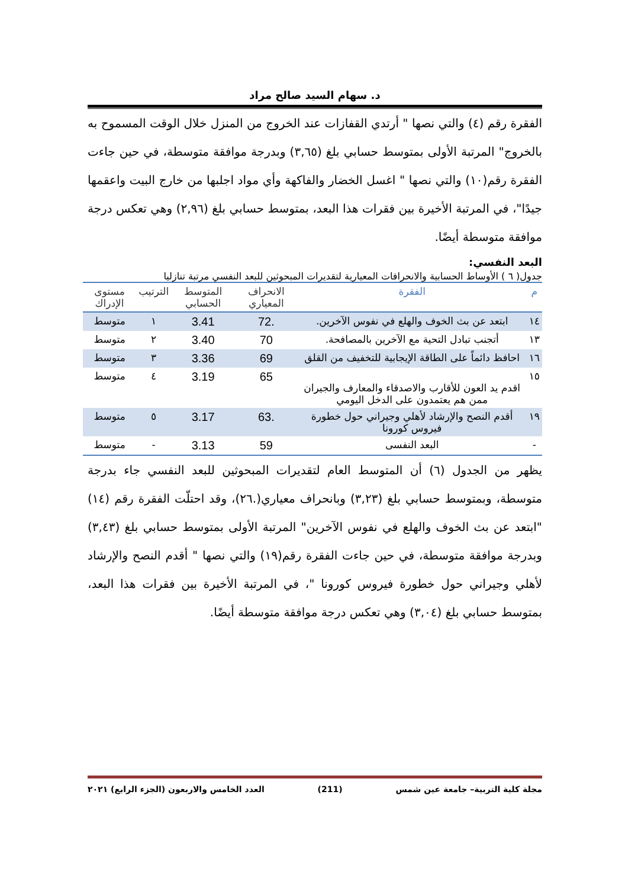د. سهام السيد صالح مراد
الفقرة رقم (٤) والتي نصها " أرتدي القفازات عند الخروج من المنزل خلال الوقت المسموح به بالخروج" المرتبة الأولى بمتوسط حسابي بلغ (٣,٦٥) وبدرجة موافقة متوسطة، في حين جاءت الفقرة رقم(١٠) والتي نصها " اغسل الخضار والفاكهة وأي مواد اجلبها من خارج البيت واعقمها جيدًا"، في المرتبة الأخيرة بين فقرات هذا البعد، بمتوسط حسابي بلغ (٢,٩٦) وهي تعكس درجة موافقة متوسطة أيضًا.
البعد النفسي:
جدول( ٦ ) الأوساط الحسابية والانحرافات المعيارية لتقديرات المبحوثين للبعد النفسي مرتبة تنازليا
| م | الفقرة | الانحراف المعياري | المتوسط الحسابي | الترتيب | مستوى الإدراك |
| --- | --- | --- | --- | --- | --- |
| ١٤ | ابتعد عن بث الخوف والهلع في نفوس الآخرين. | .72 | 3.41 | ١ | متوسط |
| ١٣ | أتجنب تبادل التحية مع الآخرين بالمصافحة. | 70 | 3.40 | ٢ | متوسط |
| ١٦ | احافظ دائماً على الطاقة الإيجابية للتخفيف من القلق | 69 | 3.36 | ٣ | متوسط |
| ١٥ | اقدم يد العون للأقارب والاصدقاء والمعارف والجيران ممن هم يعتمدون على الدخل اليومي | 65 | 3.19 | ٤ | متوسط |
| ١٩ | أقدم النصح والإرشاد لأهلي وجيراني حول خطورة فيروس كورونا | .63 | 3.17 | ٥ | متوسط |
| - | البعد النفسى | 59 | 3.13 | - | متوسط |
يظهر من الجدول (٦) أن المتوسط العام لتقديرات المبحوثين للبعد النفسي جاء بدرجة متوسطة، وبمتوسط حسابي بلغ (٣,٢٣) وبانحراف معياري(.٢٦)، وقد احتلّت الفقرة رقم (١٤) "ابتعد عن بث الخوف والهلع في نفوس الآخرين" المرتبة الأولى بمتوسط حسابي بلغ (٣,٤٣) وبدرجة موافقة متوسطة، في حين جاءت الفقرة رقم(١٩) والتي نصها " أقدم النصح والإرشاد لأهلي وجيراني حول خطورة فيروس كورونا "، في المرتبة الأخيرة بين فقرات هذا البعد، بمتوسط حسابي بلغ (٣,٠٤) وهي تعكس درجة موافقة متوسطة أيضًا.
مجلة كلية التربية– جامعة عين شمس (211) العدد الخامس والاربعون (الجزء الرابع) ٢٠٢١